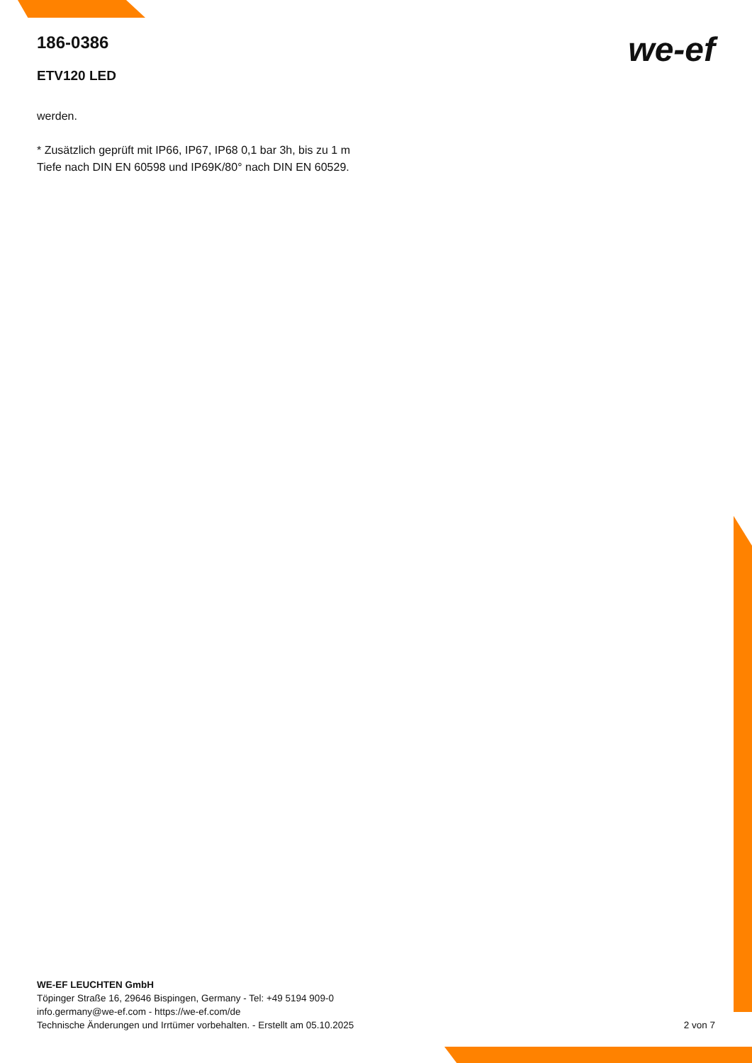186-0386
ETV120 LED
we-ef
werden.
* Zusätzlich geprüft mit IP66, IP67, IP68 0,1 bar 3h, bis zu 1 m Tiefe nach DIN EN 60598 und IP69K/80° nach DIN EN 60529.
WE-EF LEUCHTEN GmbH
Töpinger Straße 16, 29646 Bispingen, Germany - Tel: +49 5194 909-0
info.germany@we-ef.com - https://we-ef.com/de
Technische Änderungen und Irrtümer vorbehalten. - Erstellt am 05.10.2025 2 von 7